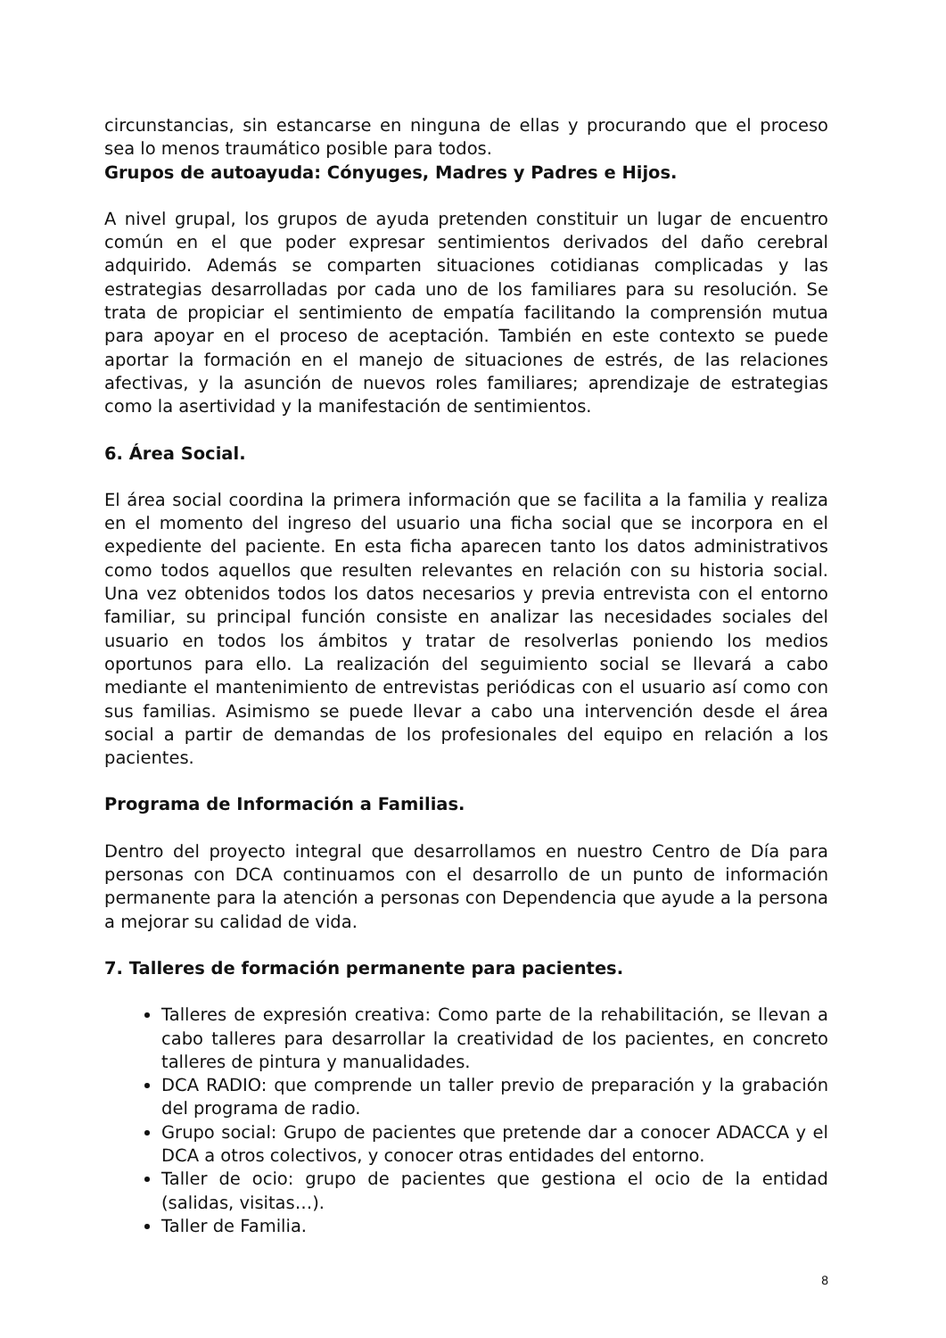circunstancias, sin estancarse en ninguna de ellas y procurando que el proceso sea lo menos traumático posible para todos.
Grupos de autoayuda: Cónyuges, Madres y Padres e Hijos.
A nivel grupal, los grupos de ayuda pretenden constituir un lugar de encuentro común en el que poder expresar sentimientos derivados del daño cerebral adquirido. Además se comparten situaciones cotidianas complicadas y las estrategias desarrolladas por cada uno de los familiares para su resolución. Se trata de propiciar el sentimiento de empatía facilitando la comprensión mutua para apoyar en el proceso de aceptación. También en este contexto se puede aportar la formación en el manejo de situaciones de estrés, de las relaciones afectivas, y la asunción de nuevos roles familiares; aprendizaje de estrategias como la asertividad y la manifestación de sentimientos.
6. Área Social.
El área social coordina la primera información que se facilita a la familia y realiza en el momento del ingreso del usuario una ficha social que se incorpora en el expediente del paciente. En esta ficha aparecen tanto los datos administrativos como todos aquellos que resulten relevantes en relación con su historia social. Una vez obtenidos todos los datos necesarios y previa entrevista con el entorno familiar, su principal función consiste en analizar las necesidades sociales del usuario en todos los ámbitos y tratar de resolverlas poniendo los medios oportunos para ello. La realización del seguimiento social se llevará a cabo mediante el mantenimiento de entrevistas periódicas con el usuario así como con sus familias. Asimismo se puede llevar a cabo una intervención desde el área social a partir de demandas de los profesionales del equipo en relación a los pacientes.
Programa de Información a Familias.
Dentro del proyecto integral que desarrollamos en nuestro Centro de Día para personas con DCA continuamos con el desarrollo de un punto de información permanente para la atención a personas con Dependencia que ayude a la persona a mejorar su calidad de vida.
7. Talleres de formación permanente para pacientes.
Talleres de expresión creativa: Como parte de la rehabilitación, se llevan a cabo talleres para desarrollar la creatividad de los pacientes, en concreto talleres de pintura y manualidades.
DCA RADIO: que comprende un taller previo de preparación y la grabación del programa de radio.
Grupo social: Grupo de pacientes que pretende dar a conocer ADACCA y el DCA a otros colectivos, y conocer otras entidades del entorno.
Taller de ocio: grupo de pacientes que gestiona el ocio de la entidad (salidas, visitas…).
Taller de Familia.
8